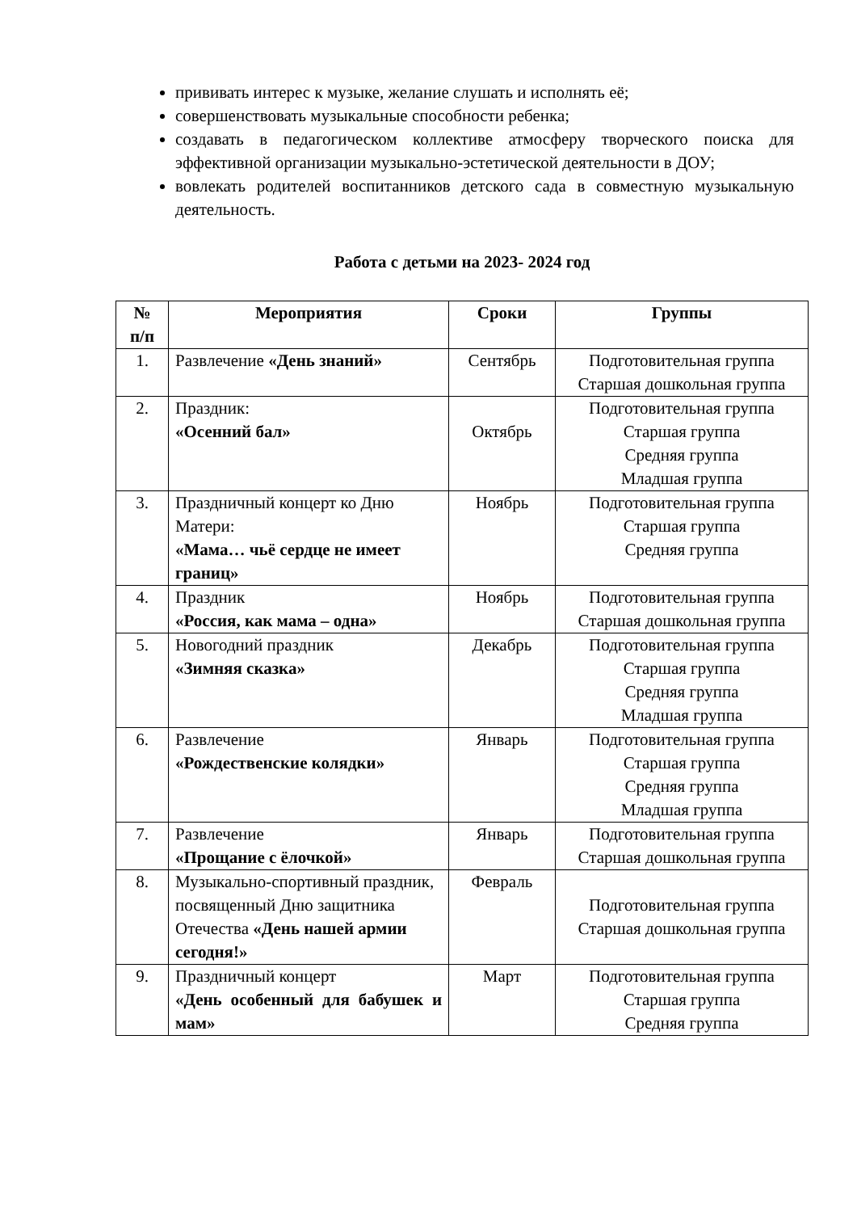прививать интерес к музыке, желание слушать и исполнять её;
совершенствовать музыкальные способности ребенка;
создавать в педагогическом коллективе атмосферу творческого поиска для эффективной организации музыкально-эстетической деятельности в ДОУ;
вовлекать родителей воспитанников детского сада в совместную музыкальную деятельность.
Работа с детьми на 2023- 2024 год
| № п/п | Мероприятия | Сроки | Группы |
| --- | --- | --- | --- |
| 1. | Развлечение «День знаний» | Сентябрь | Подготовительная группа Старшая дошкольная группа |
| 2. | Праздник: «Осенний бал» | Октябрь | Подготовительная группа Старшая группа Средняя группа Младшая группа |
| 3. | Праздничный концерт ко Дню Матери: «Мама… чьё сердце не имеет границ» | Ноябрь | Подготовительная группа Старшая группа Средняя группа |
| 4. | Праздник «Россия, как мама – одна» | Ноябрь | Подготовительная группа Старшая дошкольная группа |
| 5. | Новогодний праздник «Зимняя сказка» | Декабрь | Подготовительная группа Старшая группа Средняя группа Младшая группа |
| 6. | Развлечение «Рождественские колядки» | Январь | Подготовительная группа Старшая группа Средняя группа Младшая группа |
| 7. | Развлечение «Прощание с ёлочкой» | Январь | Подготовительная группа Старшая дошкольная группа |
| 8. | Музыкально-спортивный праздник, посвященный Дню защитника Отечества «День нашей армии сегодня!» | Февраль | Подготовительная группа Старшая дошкольная группа |
| 9. | Праздничный концерт «День особенный для бабушек и мам» | Март | Подготовительная группа Старшая группа Средняя группа |